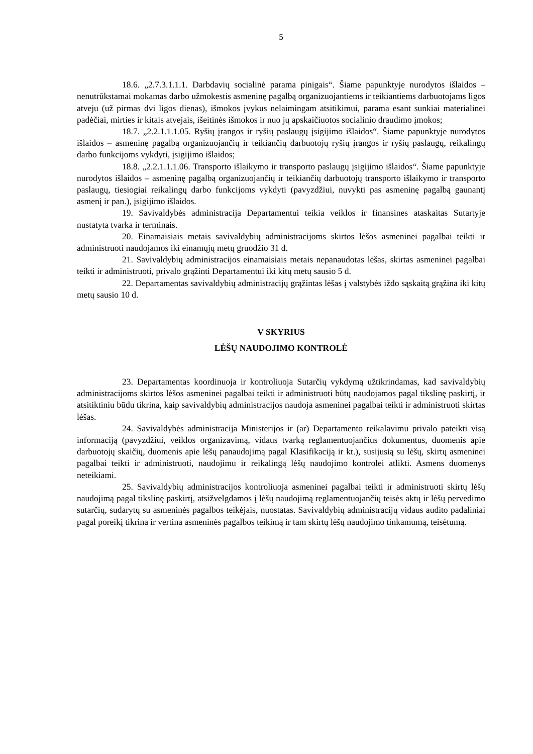5
18.6. „2.7.3.1.1.1. Darbdavių socialinė parama pinigais“. Šiame papunktyje nurodytos išlaidos – nenutrūkstamai mokamas darbo užmokestis asmeninę pagalbą organizuojantiems ir teikiantiems darbuotojams ligos atveju (už pirmas dvi ligos dienas), išmokos įvykus nelaimingam atsitikimui, parama esant sunkiai materialinei padėčiai, mirties ir kitais atvejais, išeitinės išmokos ir nuo jų apskaičiuotos socialinio draudimo įmokos;
18.7. „2.2.1.1.1.05. Ryšių įrangos ir ryšių paslaugų įsigijimo išlaidos“. Šiame papunktyje nurodytos išlaidos – asmeninę pagalbą organizuojančių ir teikiančių darbuotojų ryšių įrangos ir ryšių paslaugų, reikalingų darbo funkcijoms vykdyti, įsigijimo išlaidos;
18.8. „2.2.1.1.1.06. Transporto išlaikymo ir transporto paslaugų įsigijimo išlaidos“. Šiame papunktyje nurodytos išlaidos – asmeninę pagalbą organizuojančių ir teikiančių darbuotojų transporto išlaikymo ir transporto paslaugų, tiesiogiai reikalingų darbo funkcijoms vykdyti (pavyzdžiui, nuvykti pas asmeninę pagalbą gaunantį asmenį ir pan.), įsigijimo išlaidos.
19. Savivaldybės administracija Departamentui teikia veiklos ir finansines ataskaitas Sutartyje nustatyta tvarka ir terminais.
20. Einamaisiais metais savivaldybių administracijoms skirtos lėšos asmeninei pagalbai teikti ir administruoti naudojamos iki einamųjų metų gruodžio 31 d.
21. Savivaldybių administracijos einamaisiais metais nepanaudotas lėšas, skirtas asmeninei pagalbai teikti ir administruoti, privalo grąžinti Departamentui iki kitų metų sausio 5 d.
22. Departamentas savivaldybių administracijų grąžintas lėšas į valstybės iždo sąskaitą grąžina iki kitų metų sausio 10 d.
V SKYRIUS
LĖŠŲ NAUDOJIMO KONTROLĖ
23. Departamentas koordinuoja ir kontroliuoja Sutarčių vykdymą užtikrindamas, kad savivaldybių administracijoms skirtos lėšos asmeninei pagalbai teikti ir administruoti būtų naudojamos pagal tikslinę paskirtį, ir atsitiktiniu būdu tikrina, kaip savivaldybių administracijos naudoja asmeninei pagalbai teikti ir administruoti skirtas lėšas.
24. Savivaldybės administracija Ministerijos ir (ar) Departamento reikalavimu privalo pateikti visą informaciją (pavyzdžiui, veiklos organizavimą, vidaus tvarką reglamentuojančius dokumentus, duomenis apie darbuotojų skaičių, duomenis apie lėšų panaudojimą pagal Klasifikaciją ir kt.), susijusią su lėšų, skirtų asmeninei pagalbai teikti ir administruoti, naudojimu ir reikalingą lėšų naudojimo kontrolei atlikti. Asmens duomenys neteikiami.
25. Savivaldybių administracijos kontroliuoja asmeninei pagalbai teikti ir administruoti skirtų lėšų naudojimą pagal tikslinę paskirtį, atsižvelgdamos į lėšų naudojimą reglamentuojančių teisės aktų ir lėšų pervedimo sutarčių, sudarytų su asmeninės pagalbos teikėjais, nuostatas. Savivaldybių administracijų vidaus audito padaliniai pagal poreikį tikrina ir vertina asmeninės pagalbos teikimą ir tam skirtų lėšų naudojimo tinkamumą, teisėtumą.